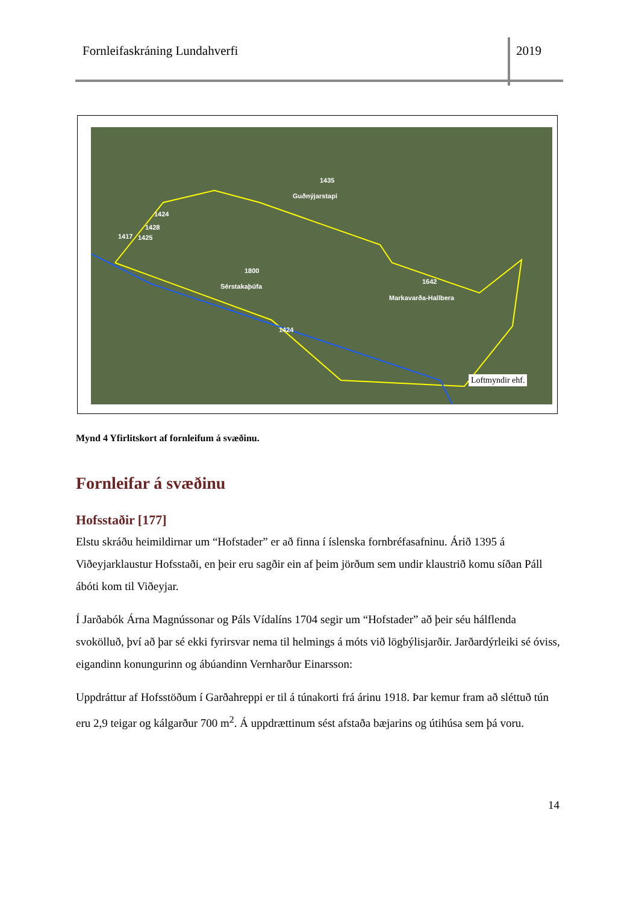Fornleifaskráning Lundahverfi 2019
1435
Guðnýjarstapi
1424
1428
1417 1425
1800
Sérstakaþúfa
1642
Markavarða-Hallbera
1424
Loftmyndir ehf.
Mynd 4 Yfirlitskort af fornleifum á svæðinu.
Fornleifar á svæðinu
Hofsstaðir [177]
Elstu skráðu heimildirnar um “Hofstader” er að finna í íslenska fornbréfasafninu. Árið 1395 á Viðeyjarklaustur Hofsstaði, en þeir eru sagðir ein af þeim jörðum sem undir klaustrið komu síðan Páll ábóti kom til Viðeyjar.
Í Jarðabók Árna Magnússonar og Páls Vídalíns 1704 segir um “Hofstader” að þeir séu hálflenda svokölluð, því að þar sé ekki fyrirsvar nema til helmings á móts við lögbýlisjarðir. Jarðardýrleiki sé óviss, eigandinn konungurinn og ábúandinn Vernharður Einarsson:
Uppdráttur af Hofsstöðum í Garðahreppi er til á túnakorti frá árinu 1918. Þar kemur fram að sléttuð tún eru 2,9 teigar og kálgarður 700 m<sup>2</sup>. Á uppdrættinum sést afstaða bæjarins og útihúsa sem þá voru.
14